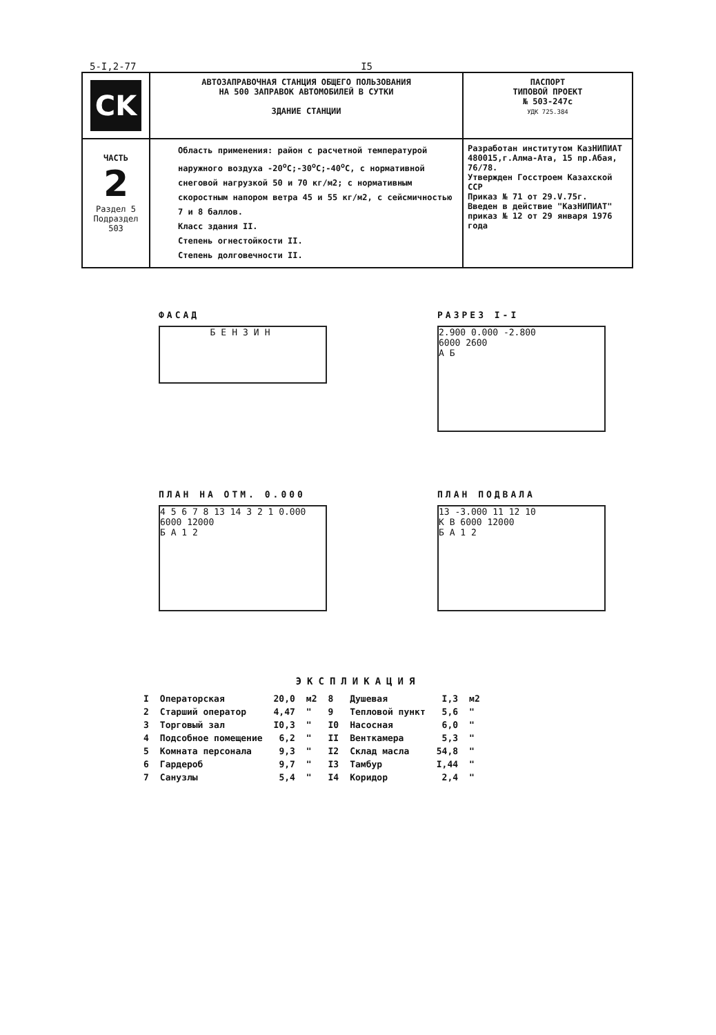5-I,2-77 I5
| CK | АВТОЗАПРАВОЧНАЯ СТАНЦИЯ ОБЩЕГО ПОЛЬЗОВАНИЯ НА 500 ЗАПРАВОК АВТОМОБИЛЕЙ В СУТКИ ЗДАНИЕ СТАНЦИИ | ПАСПОРТ ТИПОВОЙ ПРОЕКТ № 503-247с УДК 725.384 |
| ЧАСТЬ 2 Раздел 5 Подраздел 503 | Область применения: район с расчетной температурой наружного воздуха -20<sup>о</sup>С;-30<sup>о</sup>С;-40<sup>о</sup>С, с нормативной снеговой нагрузкой 50 и 70 кг/м2; с нормативным скоростным напором ветра 45 и 55 кг/м2, с сейсмичностью 7 и 8 баллов. Класс здания II. Степень огнестойкости II. Степень долговечности II. | Разработан институтом КазНИПИАТ 480015,г.Алма-Ата, 15 пр.Абая, 76/78. Утвержден Госстроем Казахской ССР Приказ № 71 от 29.V.75г. Введен в действие "КазНИПИАТ" приказ № 12 от 29 января 1976 года |
ФАСАД
БЕНЗИН
РАЗРЕЗ I-I
2.900 0.000 -2.800
6000 2600
А Б
ПЛАН НА ОТМ. 0.000
4 5 6 7 8 13 14 3 2 1 0.000
6000 12000
Б А 1 2
ПЛАН ПОДВАЛА
13 -3.000 11 12 10
К В 6000 12000
Б А 1 2
ЭКСПЛИКАЦИЯ
| I | Операторская | 20,0 | м2 | 8 | Душевая | I,3 | м2 |
| 2 | Старший оператор | 4,47 | " | 9 | Тепловой пункт | 5,6 | " |
| 3 | Торговый зал | I0,3 | " | I0 | Насосная | 6,0 | " |
| 4 | Подсобное помещение | 6,2 | " | II | Венткамера | 5,3 | " |
| 5 | Комната персонала | 9,3 | " | I2 | Склад масла | 54,8 | " |
| 6 | Гардероб | 9,7 | " | I3 | Тамбур | I,44 | " |
| 7 | Санузлы | 5,4 | " | I4 | Коридор | 2,4 | " |